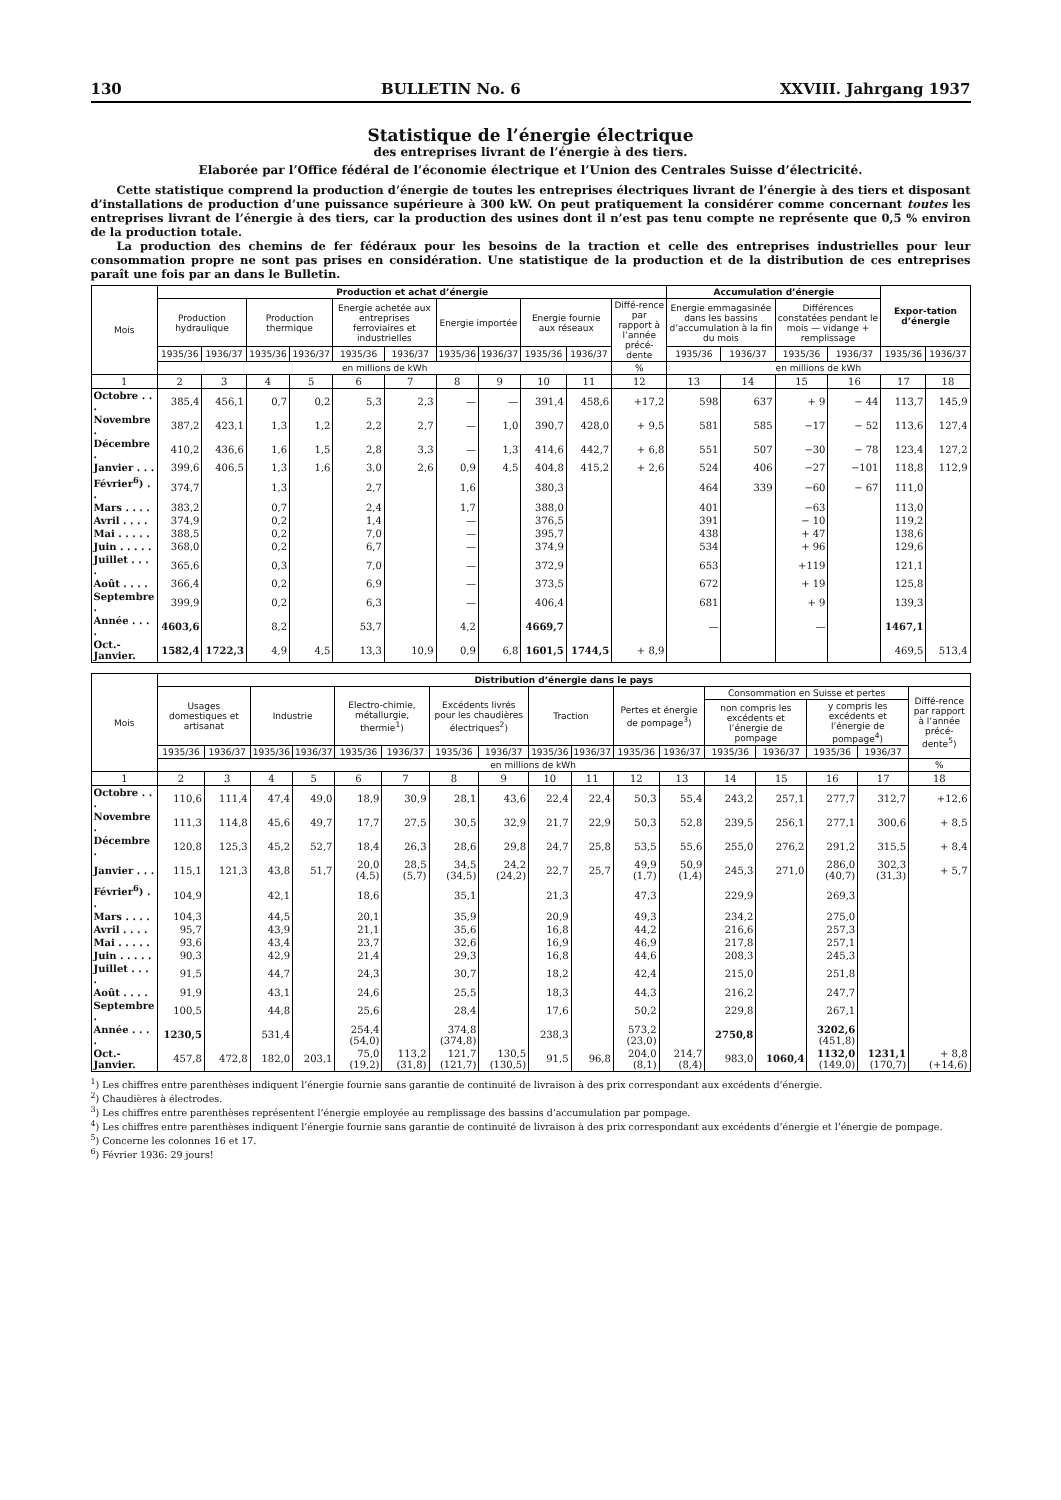130 BULLETIN No. 6 XXVIII. Jahrgang 1937
Statistique de l’énergie électrique
des entreprises livrant de l’énergie à des tiers.
Elaborée par l’Office fédéral de l’économie électrique et l’Union des Centrales Suisse d’électricité.
Cette statistique comprend la production d’énergie de toutes les entreprises électriques livrant de l’énergie à des tiers et disposant d’installations de production d’une puissance supérieure à 300 kW. On peut pratiquement la considérer comme concernant toutes les entreprises livrant de l’énergie à des tiers, car la production des usines dont il n’est pas tenu compte ne représente que 0,5 % environ de la production totale.
La production des chemins de fer fédéraux pour les besoins de la traction et celle des entreprises industrielles pour leur consommation propre ne sont pas prises en considération. Une statistique de la production et de la distribution de ces entreprises paraît une fois par an dans le Bulletin.
| Mois | Production et achat d’énergie | | | | | | | | | | | Accumulation d’énergie | | | | Expor-tation d’énergie | |
| --- | --- | --- | --- | --- | --- | --- | --- | --- | --- | --- | --- | --- | --- | --- | --- | --- | --- |
| | Production hydraulique | | Production thermique | | Energie achetée aux entreprises ferroviaires et industrielles | | Energie importée | | Energie fournie aux réseaux | | Diffé-rence par rapport à l’année précé-dente | Energie emmagasinée dans les bassins d’accumulation à la fin du mois | | Différences constatées pendant le mois — vidange + remplissage | | | |
| | 1935/36 | 1936/37 | 1935/36 | 1936/37 | 1935/36 | 1936/37 | 1935/36 | 1936/37 | 1935/36 | 1936/37 | | 1935/36 | 1936/37 | 1935/36 | 1936/37 | 1935/36 | 1936/37 |
| | en millions de kWh | | | | | | | | | | % | en millions de kWh | | | | | |
| 1 | 2 | 3 | 4 | 5 | 6 | 7 | 8 | 9 | 10 | 11 | 12 | 13 | 14 | 15 | 16 | 17 | 18 |
| Octobre . . . | 385,4 | 456,1 | 0,7 | 0,2 | 5,3 | 2,3 | — | — | 391,4 | 458,6 | +17,2 | 598 | 637 | + 9 | − 44 | 113,7 | 145,9 |
| Novembre . | 387,2 | 423,1 | 1,3 | 1,2 | 2,2 | 2,7 | — | 1,0 | 390,7 | 428,0 | + 9,5 | 581 | 585 | −17 | − 52 | 113,6 | 127,4 |
| Décembre . | 410,2 | 436,6 | 1,6 | 1,5 | 2,8 | 3,3 | — | 1,3 | 414,6 | 442,7 | + 6,8 | 551 | 507 | −30 | − 78 | 123,4 | 127,2 |
| Janvier . . . | 399,6 | 406,5 | 1,3 | 1,6 | 3,0 | 2,6 | 0,9 | 4,5 | 404,8 | 415,2 | + 2,6 | 524 | 406 | −27 | −101 | 118,8 | 112,9 |
| Février<sup>6</sup>) . . | 374,7 | | 1,3 | | 2,7 | | 1,6 | | 380,3 | | | 464 | 339 | −60 | − 67 | 111,0 | |
| Mars . . . . | 383,2 | | 0,7 | | 2,4 | | 1,7 | | 388,0 | | | 401 | | −63 | | 113,0 | |
| Avril . . . . | 374,9 | | 0,2 | | 1,4 | | — | | 376,5 | | | 391 | | − 10 | | 119,2 | |
| Mai . . . . . | 388,5 | | 0,2 | | 7,0 | | — | | 395,7 | | | 438 | | + 47 | | 138,6 | |
| Juin . . . . . | 368,0 | | 0,2 | | 6,7 | | — | | 374,9 | | | 534 | | + 96 | | 129,6 | |
| Juillet . . . . | 365,6 | | 0,3 | | 7,0 | | — | | 372,9 | | | 653 | | +119 | | 121,1 | |
| Août . . . . | 366,4 | | 0,2 | | 6,9 | | — | | 373,5 | | | 672 | | + 19 | | 125,8 | |
| Septembre . | 399,9 | | 0,2 | | 6,3 | | — | | 406,4 | | | 681 | | + 9 | | 139,3 | |
| Année . . . . | 4603,6 | | 8,2 | | 53,7 | | 4,2 | | 4669,7 | | | — | | — | | 1467,1 | |
| Oct.-Janvier. | 1582,4 | 1722,3 | 4,9 | 4,5 | 13,3 | 10,9 | 0,9 | 6,8 | 1601,5 | 1744,5 | + 8,9 | | | | | 469,5 | 513,4 |
| Mois | Distribution d’énergie dans le pays | | | | | | | | | | | | | | | | |
| --- | --- | --- | --- | --- | --- | --- | --- | --- | --- | --- | --- | --- | --- | --- | --- | --- | --- |
| | Usages domestiques et artisanat | | Industrie | | Electro-chimie, métallurgie, thermie<sup>1</sup>) | | Excédents livrés pour les chaudières électriques<sup>2</sup>) | | Traction | | Pertes et énergie de pompage<sup>3</sup>) | | Consommation en Suisse et pertes | | | | Diffé-rence par rapport à l’année précé-dente<sup>5</sup>) |
| | | | | | | | | | | | | | non compris les excédents et l’énergie de pompage | | y compris les excédents et l’énergie de pompage<sup>4</sup>) | | |
| | 1935/36 | 1936/37 | 1935/36 | 1936/37 | 1935/36 | 1936/37 | 1935/36 | 1936/37 | 1935/36 | 1936/37 | 1935/36 | 1936/37 | 1935/36 | 1936/37 | 1935/36 | 1936/37 | |
| | en millions de kWh | | | | | | | | | | | | | | | | % |
| 1 | 2 | 3 | 4 | 5 | 6 | 7 | 8 | 9 | 10 | 11 | 12 | 13 | 14 | 15 | 16 | 17 | 18 |
| Octobre . . . | 110,6 | 111,4 | 47,4 | 49,0 | 18,9 | 30,9 | 28,1 | 43,6 | 22,4 | 22,4 | 50,3 | 55,4 | 243,2 | 257,1 | 277,7 | 312,7 | +12,6 |
| Novembre . | 111,3 | 114,8 | 45,6 | 49,7 | 17,7 | 27,5 | 30,5 | 32,9 | 21,7 | 22,9 | 50,3 | 52,8 | 239,5 | 256,1 | 277,1 | 300,6 | + 8,5 |
| Décembre . | 120,8 | 125,3 | 45,2 | 52,7 | 18,4 | 26,3 | 28,6 | 29,8 | 24,7 | 25,8 | 53,5 | 55,6 | 255,0 | 276,2 | 291,2 | 315,5 | + 8,4 |
| Janvier . . . | 115,1 | 121,3 | 43,8 | 51,7 | 20,0 (4,5) | 28,5 (5,7) | 34,5 (34,5) | 24,2 (24,2) | 22,7 | 25,7 | 49,9 (1,7) | 50,9 (1,4) | 245,3 | 271,0 | 286,0 (40,7) | 302,3 (31,3) | + 5,7 |
| Février<sup>6</sup>) . . | 104,9 | | 42,1 | | 18,6 | | 35,1 | | 21,3 | | 47,3 | | 229,9 | | 269,3 | | |
| Mars . . . . | 104,3 | | 44,5 | | 20,1 | | 35,9 | | 20,9 | | 49,3 | | 234,2 | | 275,0 | | |
| Avril . . . . | 95,7 | | 43,9 | | 21,1 | | 35,6 | | 16,8 | | 44,2 | | 216,6 | | 257,3 | | |
| Mai . . . . . | 93,6 | | 43,4 | | 23,7 | | 32,6 | | 16,9 | | 46,9 | | 217,8 | | 257,1 | | |
| Juin . . . . . | 90,3 | | 42,9 | | 21,4 | | 29,3 | | 16,8 | | 44,6 | | 208,3 | | 245,3 | | |
| Juillet . . . . | 91,5 | | 44,7 | | 24,3 | | 30,7 | | 18,2 | | 42,4 | | 215,0 | | 251,8 | | |
| Août . . . . | 91,9 | | 43,1 | | 24,6 | | 25,5 | | 18,3 | | 44,3 | | 216,2 | | 247,7 | | |
| Septembre . | 100,5 | | 44,8 | | 25,6 | | 28,4 | | 17,6 | | 50,2 | | 229,8 | | 267,1 | | |
| Année . . . . | 1230,5 | | 531,4 | | 254,4 (54,0) | | 374,8 (374,8) | | 238,3 | | 573,2 (23,0) | | 2750,8 | | 3202,6 (451,8) | | |
| Oct.-Janvier. | 457,8 | 472,8 | 182,0 | 203,1 | 75,0 (19,2) | 113,2 (31,8) | 121,7 (121,7) | 130,5 (130,5) | 91,5 | 96,8 | 204,0 (8,1) | 214,7 (8,4) | 983,0 | 1060,4 | 1132,0 (149,0) | 1231,1 (170,7) | + 8,8 (+14,6) |
<sup>1</sup>) Les chiffres entre parenthèses indiquent l’énergie fournie sans garantie de continuité de livraison à des prix correspondant aux excédents d’énergie.
<sup>2</sup>) Chaudières à électrodes.
<sup>3</sup>) Les chiffres entre parenthèses représentent l’énergie employée au remplissage des bassins d’accumulation par pompage.
<sup>4</sup>) Les chiffres entre parenthèses indiquent l’énergie fournie sans garantie de continuité de livraison à des prix correspondant aux excédents d’énergie et l’énergie de pompage.
<sup>5</sup>) Concerne les colonnes 16 et 17.
<sup>6</sup>) Février 1936: 29 jours!